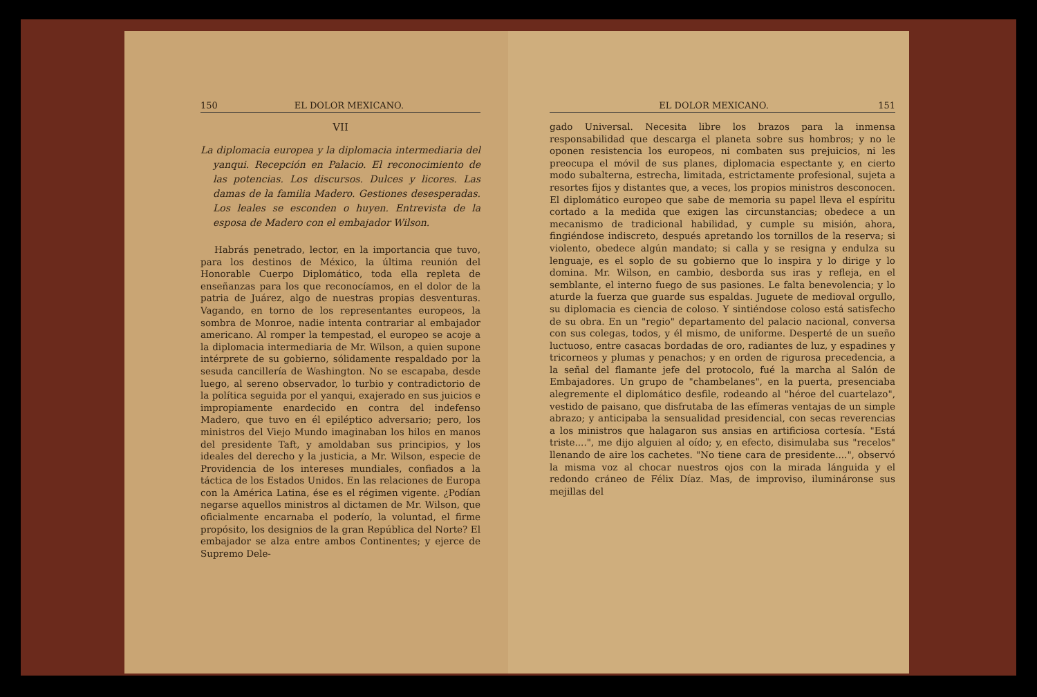150 EL DOLOR MEXICANO.
VII
La diplomacia europea y la diplomacia intermediaria del yanqui. Recepción en Palacio. El reconocimiento de las potencias. Los discursos. Dulces y licores. Las damas de la familia Madero. Gestiones desesperadas. Los leales se esconden o huyen. Entrevista de la esposa de Madero con el embajador Wilson.
Habrás penetrado, lector, en la importancia que tuvo, para los destinos de México, la última reunión del Honorable Cuerpo Diplomático, toda ella repleta de enseñanzas para los que reconocíamos, en el dolor de la patria de Juárez, algo de nuestras propias desventuras. Vagando, en torno de los representantes europeos, la sombra de Monroe, nadie intenta contrariar al embajador americano. Al romper la tempestad, el europeo se acoje a la diplomacia intermediaria de Mr. Wilson, a quien supone intérprete de su gobierno, sólidamente respaldado por la sesuda cancillería de Washington. No se escapaba, desde luego, al sereno observador, lo turbio y contradictorio de la política seguida por el yanqui, exajerado en sus juicios e impropiamente enardecido en contra del indefenso Madero, que tuvo en él epiléptico adversario; pero, los ministros del Viejo Mundo imaginaban los hilos en manos del presidente Taft, y amoldaban sus principios, y los ideales del derecho y la justicia, a Mr. Wilson, especie de Providencia de los intereses mundiales, confiados a la táctica de los Estados Unidos. En las relaciones de Europa con la América Latina, ése es el régimen vigente. ¿Podían negarse aquellos ministros al dictamen de Mr. Wilson, que oficialmente encarnaba el poderío, la voluntad, el firme propósito, los designios de la gran República del Norte? El embajador se alza entre ambos Continentes; y ejerce de Supremo Dele-
EL DOLOR MEXICANO. 151
gado Universal. Necesita libre los brazos para la inmensa responsabilidad que descarga el planeta sobre sus hombros; y no le oponen resistencia los europeos, ni combaten sus prejuicios, ni les preocupa el móvil de sus planes, diplomacia espectante y, en cierto modo subalterna, estrecha, limitada, estrictamente profesional, sujeta a resortes fijos y distantes que, a veces, los propios ministros desconocen. El diplomático europeo que sabe de memoria su papel lleva el espíritu cortado a la medida que exigen las circunstancias; obedece a un mecanismo de tradicional habilidad, y cumple su misión, ahora, fingiéndose indiscreto, después apretando los tornillos de la reserva; si violento, obedece algún mandato; si calla y se resigna y endulza su lenguaje, es el soplo de su gobierno que lo inspira y lo dirige y lo domina. Mr. Wilson, en cambio, desborda sus iras y refleja, en el semblante, el interno fuego de sus pasiones. Le falta benevolencia; y lo aturde la fuerza que guarde sus espaldas. Juguete de medioval orgullo, su diplomacia es ciencia de coloso. Y sintiéndose coloso está satisfecho de su obra. En un "regio" departamento del palacio nacional, conversa con sus colegas, todos, y él mismo, de uniforme. Desperté de un sueño luctuoso, entre casacas bordadas de oro, radiantes de luz, y espadines y tricorneos y plumas y penachos; y en orden de rigurosa precedencia, a la señal del flamante jefe del protocolo, fué la marcha al Salón de Embajadores. Un grupo de "chambelanes", en la puerta, presenciaba alegremente el diplomático desfile, rodeando al "héroe del cuartelazo", vestido de paisano, que disfrutaba de las efímeras ventajas de un simple abrazo; y anticipaba la sensualidad presidencial, con secas reverencias a los ministros que halagaron sus ansias en artificiosa cortesía. "Está triste....", me dijo alguien al oído; y, en efecto, disimulaba sus "recelos" llenando de aire los cachetes. "No tiene cara de presidente....", observó la misma voz al chocar nuestros ojos con la mirada lánguida y el redondo cráneo de Félix Díaz. Mas, de improviso, ilumináronse sus mejillas del